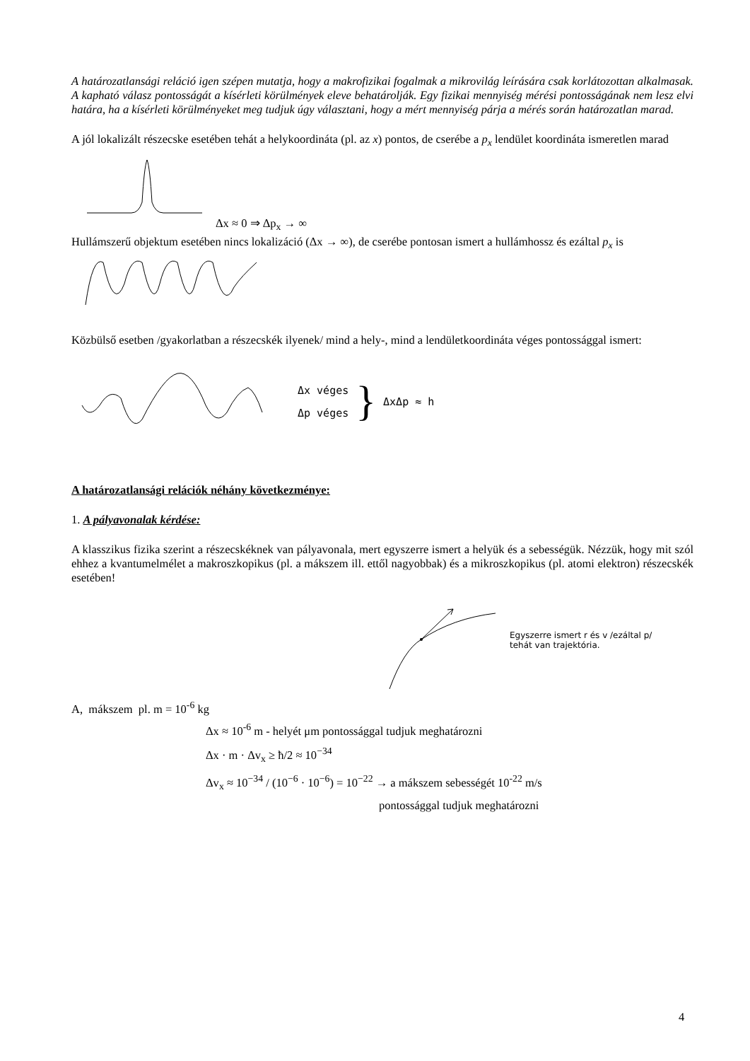A határozatlansági reláció igen szépen mutatja, hogy a makrofizikai fogalmak a mikrovilág leírására csak korlátozottan alkalmasak. A kapható válasz pontosságát a kísérleti körülmények eleve behatárolják. Egy fizikai mennyiség mérési pontosságának nem lesz elvi határa, ha a kísérleti körülményeket meg tudjuk úgy választani, hogy a mért mennyiség párja a mérés során határozatlan marad.
A jól lokalizált részecske esetében tehát a helykoordináta (pl. az x) pontos, de cserébe a p<sub>x</sub> lendület koordináta ismeretlen marad
Δx ≈ 0 ⇒ Δp<sub>x</sub> → ∞
Hullámszerű objektum esetében nincs lokalizáció (Δx → ∞), de cserébe pontosan ismert a hullámhossz és ezáltal p<sub>x</sub> is
Közbülső esetben /gyakorlatban a részecskék ilyenek/ mind a hely-, mind a lendületkoordináta véges pontossággal ismert:
Δx véges
Δp véges
}
ΔxΔp ≈ h
A határozatlansági relációk néhány következménye:
1. A pályavonalak kérdése:
A klasszikus fizika szerint a részecskéknek van pályavonala, mert egyszerre ismert a helyük és a sebességük. Nézzük, hogy mit szól ehhez a kvantumelmélet a makroszkopikus (pl. a mákszem ill. ettől nagyobbak) és a mikroszkopikus (pl. atomi elektron) részecskék esetében!
Egyszerre ismert r és v /ezáltal p/
tehát van trajektória.
A, mákszem pl. m = 10<sup>-6</sup> kg
Δx ≈ 10<sup>-6</sup> m - helyét μm pontossággal tudjuk meghatározni
Δx · m · Δv<sub>x</sub> ≥ ħ/2 ≈ 10<sup>−34</sup>
Δv<sub>x</sub> ≈ 10<sup>−34</sup> / (10<sup>−6</sup> · 10<sup>−6</sup>) = 10<sup>−22</sup> → a mákszem sebességét 10<sup>-22</sup> m/s
pontossággal tudjuk meghatározni
4